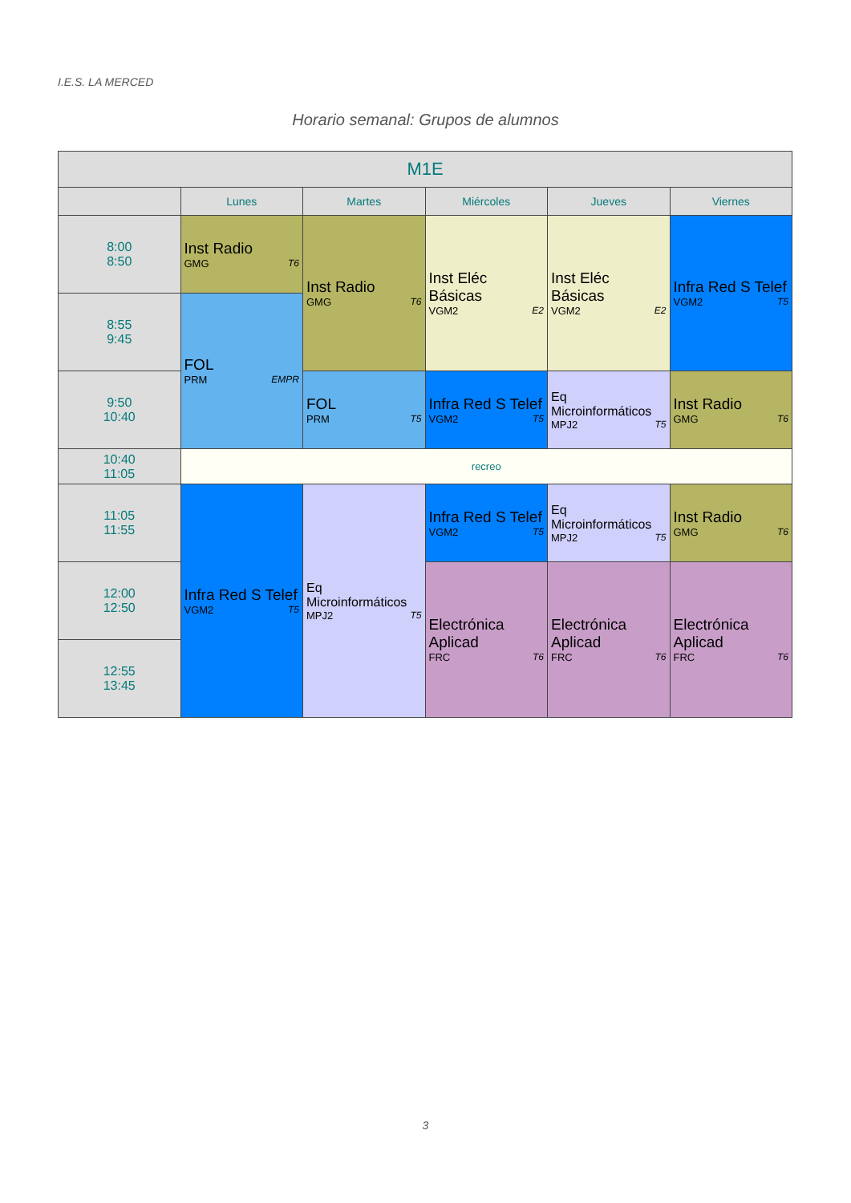I.E.S. LA MERCED
Horario semanal: Grupos de alumnos
| M1E | | | | | |
| --- | --- | --- | --- | --- | --- |
| | Lunes | Martes | Miércoles | Jueves | Viernes |
| 8:00 8:50 | Inst Radio GMG T6 | Inst Radio GMG T6 | Inst Eléc Básicas VGM2 E2 | Inst Eléc Básicas VGM2 E2 | Infra Red S Telef VGM2 T5 |
| 8:55 9:45 | FOL PRM EMPR | | | | |
| 9:50 10:40 | | FOL PRM T5 | Infra Red S Telef VGM2 T5 | Eq Microinformáticos MPJ2 T5 | Inst Radio GMG T6 |
| 10:40 11:05 | recreo | | | | |
| 11:05 11:55 | Infra Red S Telef VGM2 T5 | Eq Microinformáticos MPJ2 T5 | Infra Red S Telef VGM2 T5 | Eq Microinformáticos MPJ2 T5 | Inst Radio GMG T6 |
| 12:00 12:50 | | | Electrónica Aplicad FRC T6 | Electrónica Aplicad FRC T6 | Electrónica Aplicad FRC T6 |
| 12:55 13:45 | | | | | |
3